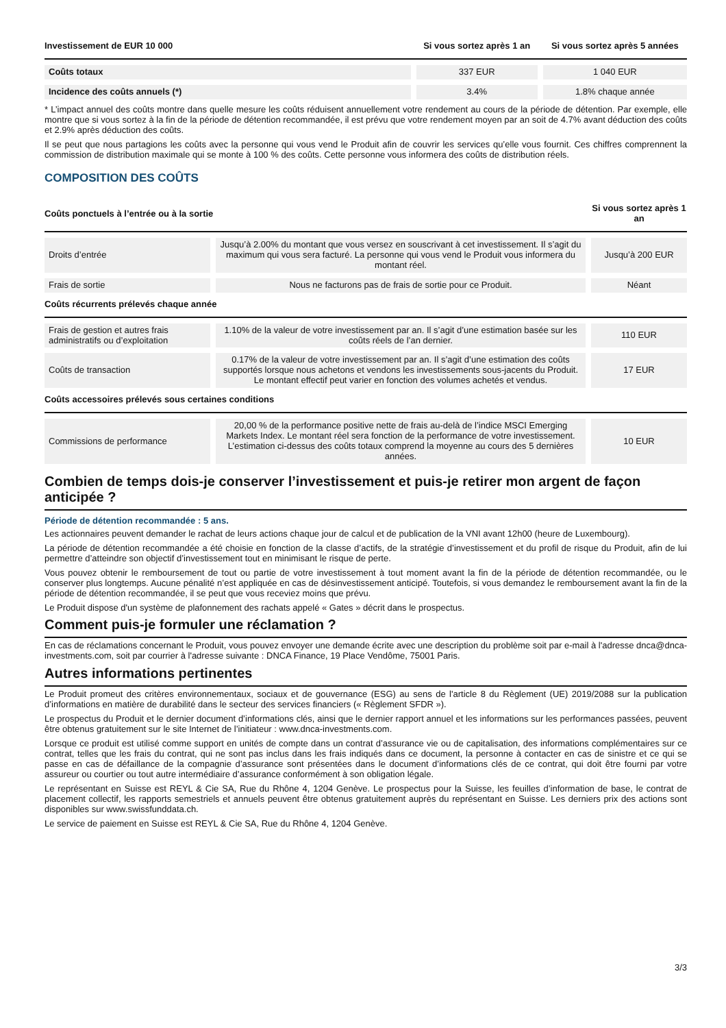| Investissement de EUR 10 000 | Si vous sortez après 1 an | Si vous sortez après 5 années |
| --- | --- | --- |
| Coûts totaux | 337 EUR | 1 040 EUR |
| Incidence des coûts annuels (*) | 3.4% | 1.8% chaque année |
* L’impact annuel des coûts montre dans quelle mesure les coûts réduisent annuellement votre rendement au cours de la période de détention. Par exemple, elle montre que si vous sortez à la fin de la période de détention recommandée, il est prévu que votre rendement moyen par an soit de 4.7% avant déduction des coûts et 2.9% après déduction des coûts.
Il se peut que nous partagions les coûts avec la personne qui vous vend le Produit afin de couvrir les services qu’elle vous fournit. Ces chiffres comprennent la commission de distribution maximale qui se monte à 100 % des coûts. Cette personne vous informera des coûts de distribution réels.
COMPOSITION DES COÛTS
| Coûts ponctuels à l’entrée ou à la sortie | | Si vous sortez après 1 an |
| --- | --- | --- |
| Droits d’entrée | Jusqu’à 2.00% du montant que vous versez en souscrivant à cet investissement. Il s’agit du maximum qui vous sera facturé. La personne qui vous vend le Produit vous informera du montant réel. | Jusqu’à 200 EUR |
| Frais de sortie | Nous ne facturons pas de frais de sortie pour ce Produit. | Néant |
| Coûts récurrents prélevés chaque année | | |
| Frais de gestion et autres frais administratifs ou d’exploitation | 1.10% de la valeur de votre investissement par an. Il s’agit d’une estimation basée sur les coûts réels de l’an dernier. | 110 EUR |
| Coûts de transaction | 0.17% de la valeur de votre investissement par an. Il s’agit d’une estimation des coûts supportés lorsque nous achetons et vendons les investissements sous-jacents du Produit. Le montant effectif peut varier en fonction des volumes achetés et vendus. | 17 EUR |
| Coûts accessoires prélevés sous certaines conditions | | |
| Commissions de performance | 20,00 % de la performance positive nette de frais au-delà de l’indice MSCI Emerging Markets Index. Le montant réel sera fonction de la performance de votre investissement. L’estimation ci-dessus des coûts totaux comprend la moyenne au cours des 5 dernières années. | 10 EUR |
Combien de temps dois-je conserver l’investissement et puis-je retirer mon argent de façon anticipée ?
Période de détention recommandée : 5 ans.
Les actionnaires peuvent demander le rachat de leurs actions chaque jour de calcul et de publication de la VNI avant 12h00 (heure de Luxembourg).
La période de détention recommandée a été choisie en fonction de la classe d’actifs, de la stratégie d’investissement et du profil de risque du Produit, afin de lui permettre d’atteindre son objectif d’investissement tout en minimisant le risque de perte.
Vous pouvez obtenir le remboursement de tout ou partie de votre investissement à tout moment avant la fin de la période de détention recommandée, ou le conserver plus longtemps. Aucune pénalité n’est appliquée en cas de désinvestissement anticipé. Toutefois, si vous demandez le remboursement avant la fin de la période de détention recommandée, il se peut que vous receviez moins que prévu.
Le Produit dispose d'un système de plafonnement des rachats appelé « Gates » décrit dans le prospectus.
Comment puis-je formuler une réclamation ?
En cas de réclamations concernant le Produit, vous pouvez envoyer une demande écrite avec une description du problème soit par e-mail à l'adresse dnca@dnca-investments.com, soit par courrier à l'adresse suivante : DNCA Finance, 19 Place Vendôme, 75001 Paris.
Autres informations pertinentes
Le Produit promeut des critères environnementaux, sociaux et de gouvernance (ESG) au sens de l'article 8 du Règlement (UE) 2019/2088 sur la publication d’informations en matière de durabilité dans le secteur des services financiers (« Règlement SFDR »).
Le prospectus du Produit et le dernier document d’informations clés, ainsi que le dernier rapport annuel et les informations sur les performances passées, peuvent être obtenus gratuitement sur le site Internet de l’initiateur : www.dnca-investments.com.
Lorsque ce produit est utilisé comme support en unités de compte dans un contrat d’assurance vie ou de capitalisation, des informations complémentaires sur ce contrat, telles que les frais du contrat, qui ne sont pas inclus dans les frais indiqués dans ce document, la personne à contacter en cas de sinistre et ce qui se passe en cas de défaillance de la compagnie d’assurance sont présentées dans le document d’informations clés de ce contrat, qui doit être fourni par votre assureur ou courtier ou tout autre intermédiaire d’assurance conformément à son obligation légale.
Le représentant en Suisse est REYL & Cie SA, Rue du Rhône 4, 1204 Genève. Le prospectus pour la Suisse, les feuilles d’information de base, le contrat de placement collectif, les rapports semestriels et annuels peuvent être obtenus gratuitement auprès du représentant en Suisse. Les derniers prix des actions sont disponibles sur www.swissfunddata.ch.
Le service de paiement en Suisse est REYL & Cie SA, Rue du Rhône 4, 1204 Genève.
3/3